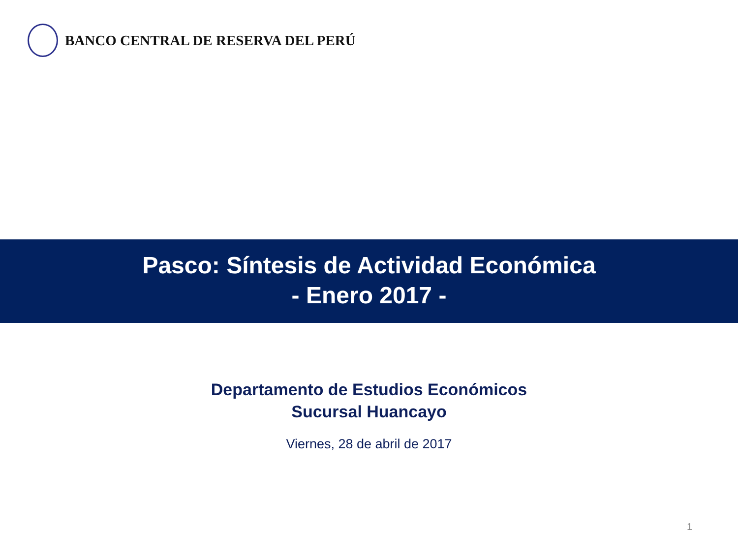BANCO CENTRAL DE RESERVA DEL PERÚ
Pasco: Síntesis de Actividad Económica
- Enero 2017 -
Departamento de Estudios Económicos
Sucursal Huancayo
Viernes, 28 de abril de 2017
1